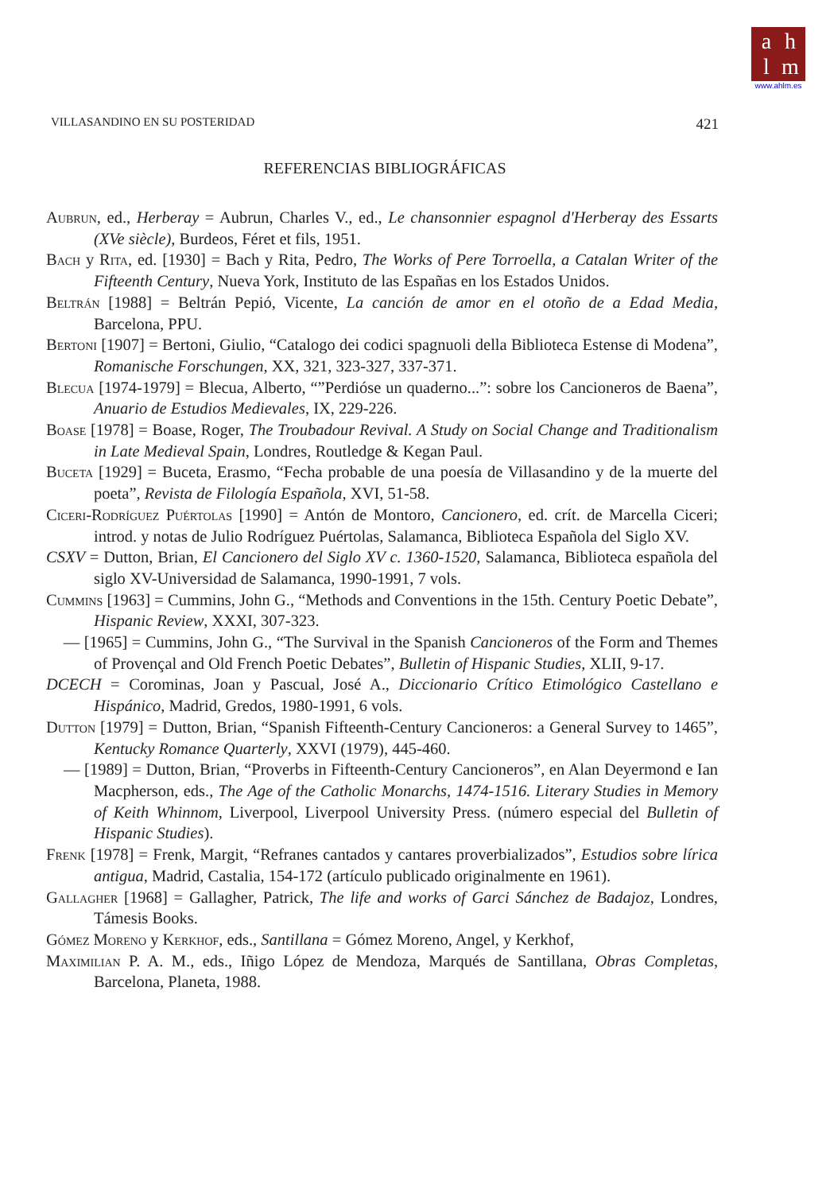ahlm
www.ahlm.es
VILLASANDINO EN SU POSTERIDAD 421
REFERENCIAS BIBLIOGRÁFICAS
Aubrun, ed., Herberay = Aubrun, Charles V., ed., Le chansonnier espagnol d'Herberay des Essarts (XVe siècle), Burdeos, Féret et fils, 1951.
Bach y Rita, ed. [1930] = Bach y Rita, Pedro, The Works of Pere Torroella, a Catalan Writer of the Fifteenth Century, Nueva York, Instituto de las Españas en los Estados Unidos.
Beltrán [1988] = Beltrán Pepió, Vicente, La canción de amor en el otoño de a Edad Media, Barcelona, PPU.
Bertoni [1907] = Bertoni, Giulio, “Catalogo dei codici spagnuoli della Biblioteca Estense di Modena”, Romanische Forschungen, XX, 321, 323-327, 337-371.
Blecua [1974-1979] = Blecua, Alberto, “”Perdióse un quaderno...”: sobre los Cancioneros de Baena”, Anuario de Estudios Medievales, IX, 229-226.
Boase [1978] = Boase, Roger, The Troubadour Revival. A Study on Social Change and Traditionalism in Late Medieval Spain, Londres, Routledge & Kegan Paul.
Buceta [1929] = Buceta, Erasmo, “Fecha probable de una poesía de Villasandino y de la muerte del poeta”, Revista de Filología Española, XVI, 51-58.
Ciceri-Rodríguez Puértolas [1990] = Antón de Montoro, Cancionero, ed. crít. de Marcella Ciceri; introd. y notas de Julio Rodríguez Puértolas, Salamanca, Biblioteca Española del Siglo XV.
CSXV = Dutton, Brian, El Cancionero del Siglo XV c. 1360-1520, Salamanca, Biblioteca española del siglo XV-Universidad de Salamanca, 1990-1991, 7 vols.
Cummins [1963] = Cummins, John G., “Methods and Conventions in the 15th. Century Poetic Debate”, Hispanic Review, XXXI, 307-323.
— [1965] = Cummins, John G., “The Survival in the Spanish Cancioneros of the Form and Themes of Provençal and Old French Poetic Debates”, Bulletin of Hispanic Studies, XLII, 9-17.
DCECH = Corominas, Joan y Pascual, José A., Diccionario Crítico Etimológico Castellano e Hispánico, Madrid, Gredos, 1980-1991, 6 vols.
Dutton [1979] = Dutton, Brian, “Spanish Fifteenth-Century Cancioneros: a General Survey to 1465”, Kentucky Romance Quarterly, XXVI (1979), 445-460.
— [1989] = Dutton, Brian, “Proverbs in Fifteenth-Century Cancioneros”, en Alan Deyermond e Ian Macpherson, eds., The Age of the Catholic Monarchs, 1474-1516. Literary Studies in Memory of Keith Whinnom, Liverpool, Liverpool University Press. (número especial del Bulletin of Hispanic Studies).
Frenk [1978] = Frenk, Margit, “Refranes cantados y cantares proverbializados”, Estudios sobre lírica antigua, Madrid, Castalia, 154-172 (artículo publicado originalmente en 1961).
Gallagher [1968] = Gallagher, Patrick, The life and works of Garci Sánchez de Badajoz, Londres, Támesis Books.
Gómez Moreno y Kerkhof, eds., Santillana = Gómez Moreno, Angel, y Kerkhof,
Maximilian P. A. M., eds., Iñigo López de Mendoza, Marqués de Santillana, Obras Completas, Barcelona, Planeta, 1988.